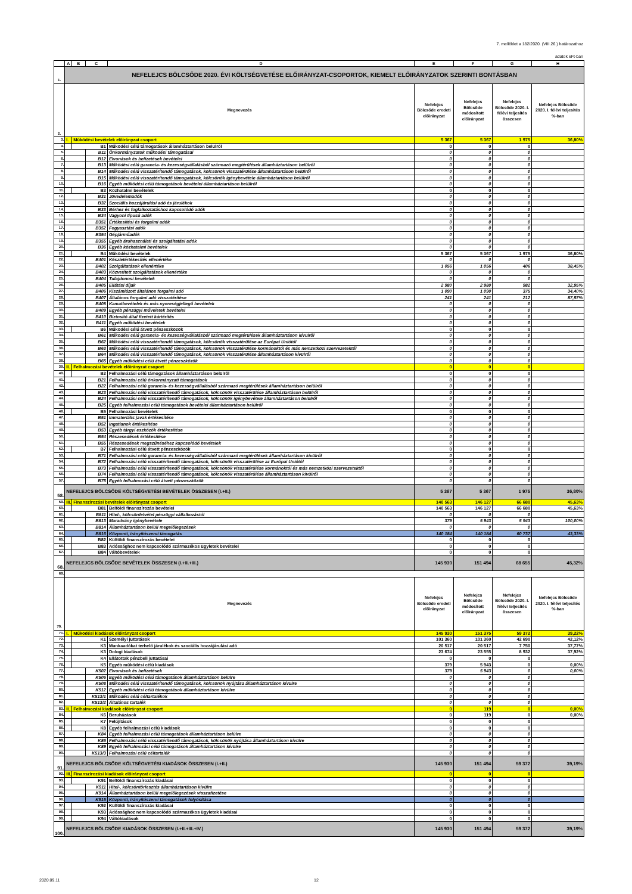7. melléklet a 182/2020. (VIII.26.) határozathoz
adatok eFt-ban
| | A | B | C | D | E | F | G | H |
| --- | --- | --- | --- | --- | --- | --- | --- | --- |
| 1. | NEFELEJCS BÖLCSŐDE 2020. ÉVI KÖLTSÉGVETÉSE ELŐIRÁNYZAT-CSOPORTOK, KIEMELT ELŐIRÁNYZATOK SZERINTI BONTÁSBAN | | | | | | | |
| 2. | Megnevezés | | | | Nefelejcs Bölcsőde eredeti előirányzat | Nefelejcs Bölcsőde módosított előirányzat | Nefelejcs Bölcsőde 2020. I. félévi teljesítés összesen | Nefelejcs Bölcsőde 2020. I. félévi teljesítés %-ban |
| 3. | I. | Működési bevételek előirányzat csoport | | | 5 367 | 5 367 | 1 975 | 36,80% |
| 4. | | B1 | | Működési célú támogatások államháztartáson belülről | 0 | 0 | 0 | |
| 5. | | | B11 | Önkormányzatok működési támogatásai | 0 | 0 | 0 | |
| 6. | | | B12 | Elvonások és befizetések bevételei | 0 | 0 | 0 | |
| 7. | | | B13 | Működési célú garancia- és kezességvállalásból származó megtérülések államháztartáson belülről | 0 | 0 | 0 | |
| 8. | | | B14 | Működési célú visszatérítendő támogatások, kölcsönök visszatérülése államháztartáson belülről | 0 | 0 | 0 | |
| 9. | | | B15 | Működési célú visszatérítendő támogatások, kölcsönök igénybevétele államháztartáson belülről | 0 | 0 | 0 | |
| 10. | | | B16 | Egyéb működési célú támogatások bevételei államháztartáson belülről | 0 | 0 | 0 | |
| 11. | | B3 | | Közhatalmi bevételek | 0 | 0 | 0 | |
| 12. | | | B31 | Jövedelemadók | 0 | 0 | 0 | |
| 13. | | | B32 | Szociális hozzájárulási adó és járulékok | 0 | 0 | 0 | |
| 14. | | | B33 | Bérhez és foglalkoztatáshoz kapcsolódó adók | 0 | 0 | 0 | |
| 15. | | | B34 | Vagyoni típusú adók | 0 | 0 | 0 | |
| 16. | | | B351 | Értékesítési és forgalmi adók | 0 | 0 | 0 | |
| 17. | | | B352 | Fogyasztási adók | 0 | 0 | 0 | |
| 18. | | | B354 | Gépjárműadók | 0 | 0 | 0 | |
| 19. | | | B355 | Egyéb áruhasználati és szolgáltatási adók | 0 | 0 | 0 | |
| 20. | | | B36 | Egyéb közhatalmi bevételek | 0 | 0 | 0 | |
| 21. | | B4 | | Működési bevételek | 5 367 | 5 367 | 1 975 | 36,80% |
| 22. | | | B401 | Készletértékesítés ellenértéke | 0 | 0 | 0 | |
| 23. | | | B402 | Szolgáltatások ellenértéke | 1 056 | 1 056 | 406 | 38,45% |
| 24. | | | B403 | Közvetített szolgáltatások ellenértéke | 0 | 0 | 0 | |
| 25. | | | B404 | Tulajdonosi bevételek | 0 | 0 | 0 | |
| 26. | | | B405 | Ellátási díjak | 2 980 | 2 980 | 982 | 32,95% |
| 27. | | | B406 | Kiszámlázott általános forgalmi adó | 1 090 | 1 090 | 375 | 34,40% |
| 28. | | | B407 | Általános forgalmi adó visszatérítése | 241 | 241 | 212 | 87,97% |
| 29. | | | B408 | Kamatbevételek és más nyereségjellegű bevételek | 0 | 0 | 0 | |
| 30. | | | B409 | Egyéb pénzügyi műveletek bevételei | 0 | 0 | 0 | |
| 31. | | | B410 | Biztosító által fizetett kártérítés | 0 | 0 | 0 | |
| 32. | | | B411 | Egyéb működési bevételek | 0 | 0 | 0 | |
| 33. | | B6 | | Működési célú átvett pénzeszközök | 0 | 0 | 0 | |
| 34. | | | B61 | Működési célú garancia- és kezességvállalásból származó megtérülések államháztartáson kívülről | 0 | 0 | 0 | |
| 35. | | | B62 | Működési célú visszatérítendő támogatások, kölcsönök visszatérülése az Európai Uniótól | 0 | 0 | 0 | |
| 36. | | | B63 | Működési célú visszatérítendő támogatások, kölcsönök visszatérülése kormánoktól és más nemzetközi szervezetektől | 0 | 0 | 0 | |
| 37. | | | B64 | Működési célú visszatérítendő támogatások, kölcsönök visszatérülése államháztartáson kívülről | 0 | 0 | 0 | |
| 38. | | | B65 | Egyéb működési célú átvett pénzeszközök | 0 | 0 | 0 | |
| 39. | II. | Felhalmozási bevételek előirányzat csoport | | | 0 | 0 | 0 | |
| 40. | | B2 | | Felhalmozási célú támogatások államháztartáson belülről | 0 | 0 | 0 | |
| 41. | | | B21 | Felhalmozási célú önkormányzati támogatások | 0 | 0 | 0 | |
| 42. | | | B22 | Felhalmozási célú garancia- és kezességvállalásból származó megtérülések államháztartáson belülről | 0 | 0 | 0 | |
| 43. | | | B23 | Felhalmozási célú visszatérítendő támogatások, kölcsönök visszatérülése államháztartáson belülről | 0 | 0 | 0 | |
| 44. | | | B24 | Felhalmozási célú visszatérítendő támogatások, kölcsönök igénybevétele államháztartáson belülről | 0 | 0 | 0 | |
| 45. | | | B25 | Egyéb felhalmozási célú támogatások bevételei államháztartáson belülről | 0 | 0 | 0 | |
| 46. | | B5 | | Felhalmozási bevételek | 0 | 0 | 0 | |
| 47. | | | B51 | Immateriális javak értékesítése | 0 | 0 | 0 | |
| 48. | | | B52 | Ingatlanok értékesítése | 0 | 0 | 0 | |
| 49. | | | B53 | Egyéb tárgyi eszközök értékesítése | 0 | 0 | 0 | |
| 50. | | | B54 | Részesedések értékesítése | 0 | 0 | 0 | |
| 51. | | | B55 | Részesedések megszűnéséhez kapcsolódó bevételek | 0 | 0 | 0 | |
| 52. | | B7 | | Felhalmozási célú átvett pénzeszközök | 0 | 0 | 0 | |
| 53. | | | B71 | Felhalmozási célú garancia- és kezességvállalásból származó megtérülések államháztartáson kívülről | 0 | 0 | 0 | |
| 54. | | | B72 | Felhalmozási célú visszatérítendő támogatások, kölcsönök visszatérülése az Európai Uniótól | 0 | 0 | 0 | |
| 55. | | | B73 | Felhalmozási célú visszatérítendő támogatások, kölcsönök visszatérülése kormánoktól és más nemzetközi szervezetektől | 0 | 0 | 0 | |
| 56. | | | B74 | Felhalmozási célú visszatérítendő támogatások, kölcsönök visszatérülése államháztartáson kívülről | 0 | 0 | 0 | |
| 57. | | | B75 | Egyéb felhalmozási célú átvett pénzeszközök | 0 | 0 | 0 | |
| 58. | NEFELEJCS BÖLCSŐDE KÖLTSÉGVETÉSI BEVÉTELEK ÖSSZESEN (I.+II.) | | | | 5 367 | 5 367 | 1 975 | 36,80% |
| 59. | III. | Finanszírozási bevételek előirányzat csoport | | | 140 563 | 146 127 | 66 680 | 45,63% |
| 60. | | B81 | | Belföldi finanszírozás bevételei | 140 563 | 146 127 | 66 680 | 45,63% |
| 61. | | | B811 | Hitel-, kölcsönfelvétel pénzügyi vállalkozástól | 0 | 0 | 0 | |
| 62. | | | B813 | Maradvány igénybevétele | 379 | 5 943 | 5 943 | 100,00% |
| 63. | | | B814 | Államháztartáson belüli megelőlegezések | 0 | 0 | 0 | |
| 64. | | | B816 | Központi, irányítószervi támogatás | 140 184 | 140 184 | 60 737 | 43,33% |
| 65. | | B82 | | Külföldi finanszírozás bevételei | 0 | 0 | 0 | |
| 66. | | B83 | | Adóssághoz nem kapcsolódó származékos ügyletek bevételei | 0 | 0 | 0 | |
| 67. | | B84 | | Váltóbevételek | 0 | 0 | 0 | |
| 68. | NEFELEJCS BÖLCSŐDE BEVÉTELEK ÖSSZESEN (I.+II.+III.) | | | | 145 930 | 151 494 | 68 655 | 45,32% |
| 69. | | | | | | | | |
| 70. | Megnevezés | | | | Nefelejcs Bölcsőde eredeti előirányzat | Nefelejcs Bölcsőde módosított előirányzat | Nefelejcs Bölcsőde 2020. I. félévi teljesítés összesen | Nefelejcs Bölcsőde 2020. I. félévi teljesítés %-ban |
| 71. | I. | Működési kiadások előirányzat csoport | | | 145 930 | 151 375 | 59 372 | 39,22% |
| 72. | | K1 | | Személyi juttatások | 101 360 | 101 360 | 42 690 | 42,12% |
| 73. | | K3 | | Munkaadókat terhelő járulékok és szociális hozzájárulási adó | 20 517 | 20 517 | 7 750 | 37,77% |
| 74. | | K3 | | Dologi kiadások | 23 674 | 23 555 | 8 932 | 37,92% |
| 75. | | K4 | | Ellátottak pénzbeli juttatásai | 0 | 0 | 0 | |
| 76. | | K5 | | Egyéb működési célú kiadások | 379 | 5 943 | 0 | 0,00% |
| 77. | | | K502 | Elvonások és befizetések | 379 | 5 943 | 0 | 0,00% |
| 78. | | | K506 | Egyéb működési célú támogatások államháztartáson belülre | 0 | 0 | 0 | |
| 79. | | | K508 | Működési célú visszatérítendő támogatások, kölcsönök nyújtása államháztartáson kívülre | 0 | 0 | 0 | |
| 80. | | | K512 | Egyéb működési célú támogatások államháztartáson kívülre | 0 | 0 | 0 | |
| 81. | | | K513/1 | Működési célú céltartalékok | 0 | 0 | 0 | |
| 82. | | | K513/2 | Általános tartalék | 0 | 0 | 0 | |
| 83. | II. | Felhalmozási kiadások előirányzat csoport | | | 0 | 119 | 0 | 0,00% |
| 84. | | K6 | | Beruházások | 0 | 119 | 0 | 0,00% |
| 85. | | K7 | | Felújítások | 0 | 0 | 0 | |
| 86. | | K8 | | Egyéb felhalmozási célú kiadások | 0 | 0 | 0 | |
| 87. | | | K84 | Egyéb felhalmozási célú támogatások államháztartáson belülre | 0 | 0 | 0 | |
| 88. | | | K86 | Felhalmozási célú visszatérítendő támogatások, kölcsönök nyújtása államháztartáson kívülre | 0 | 0 | 0 | |
| 89. | | | K89 | Egyéb felhalmozási célú támogatások államháztartáson kívülre | 0 | 0 | 0 | |
| 90. | | | K513/3 | Felhalmozási célú céltartalék | 0 | 0 | 0 | |
| 91. | NEFELEJCS BÖLCSŐDE KÖLTSÉGVETÉSI KIADÁSOK ÖSSZESEN (I.+II.) | | | | 145 930 | 151 494 | 59 372 | 39,19% |
| 92. | III. | Finanszírozási kiadások előirányzat csoport | | | 0 | 0 | 0 | |
| 93. | | K91 | | Belföldi finanszírozás kiadásai | 0 | 0 | 0 | |
| 94. | | | K911 | Hitel-, kölcsöntörlesztés államháztartáson kívülre | 0 | 0 | 0 | |
| 95. | | | K914 | Államháztartáson belüli megelőlegezések visszafizetése | 0 | 0 | 0 | |
| 96. | | | K915 | Központi, irányítószervi támogatások folyósítása | 0 | 0 | 0 | |
| 97. | | K92 | | Külföldi finanszírozás kiadásai | 0 | 0 | 0 | |
| 98. | | K93 | | Adóssághoz nem kapcsolódó származékos ügyletek kiadásai | 0 | 0 | 0 | |
| 99. | | K94 | | Váltókiadások | 0 | 0 | 0 | |
| 100. | NEFELEJCS BÖLCSŐDE KIADÁSOK ÖSSZESEN (I.+II.+III.+IV.) | | | | 145 930 | 151 494 | 59 372 | 39,19% |
2020.09.11 12